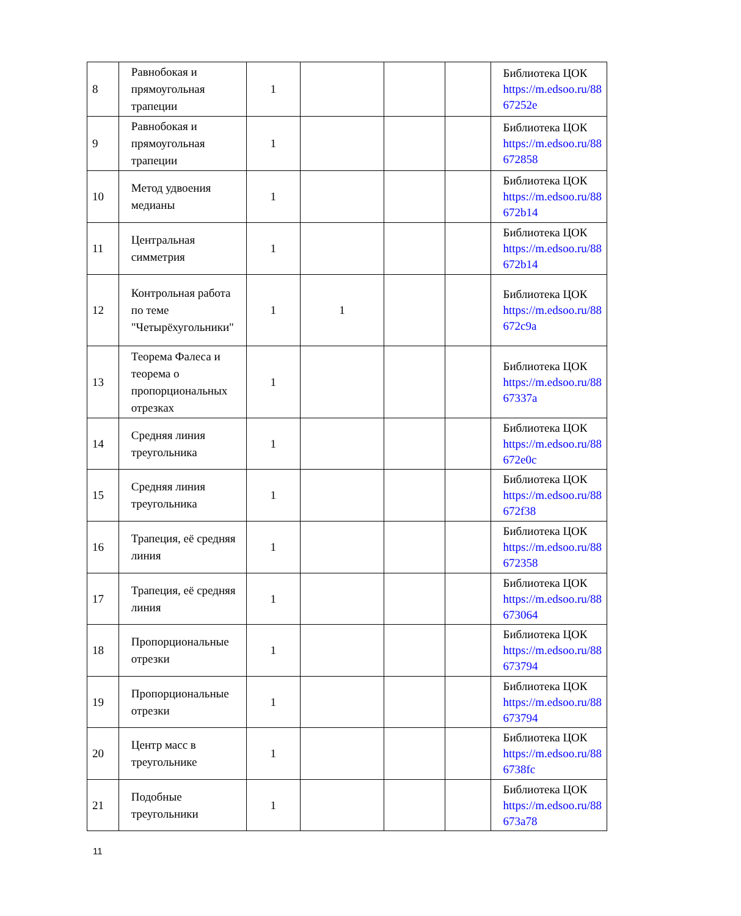| 8 | Равнобокая и прямоугольная трапеции | 1 | | | | Библиотека ЦОК https://m.edsoo.ru/88 67252e |
| 9 | Равнобокая и прямоугольная трапеции | 1 | | | | Библиотека ЦОК https://m.edsoo.ru/88 672858 |
| 10 | Метод удвоения медианы | 1 | | | | Библиотека ЦОК https://m.edsoo.ru/88 672b14 |
| 11 | Центральная симметрия | 1 | | | | Библиотека ЦОК https://m.edsoo.ru/88 672b14 |
| 12 | Контрольная работа по теме "Четырёхугольники" | 1 | 1 | | | Библиотека ЦОК https://m.edsoo.ru/88 672c9a |
| 13 | Теорема Фалеса и теорема о пропорциональных отрезках | 1 | | | | Библиотека ЦОК https://m.edsoo.ru/88 67337a |
| 14 | Средняя линия треугольника | 1 | | | | Библиотека ЦОК https://m.edsoo.ru/88 672e0c |
| 15 | Средняя линия треугольника | 1 | | | | Библиотека ЦОК https://m.edsoo.ru/88 672f38 |
| 16 | Трапеция, её средняя линия | 1 | | | | Библиотека ЦОК https://m.edsoo.ru/88 672358 |
| 17 | Трапеция, её средняя линия | 1 | | | | Библиотека ЦОК https://m.edsoo.ru/88 673064 |
| 18 | Пропорциональные отрезки | 1 | | | | Библиотека ЦОК https://m.edsoo.ru/88 673794 |
| 19 | Пропорциональные отрезки | 1 | | | | Библиотека ЦОК https://m.edsoo.ru/88 673794 |
| 20 | Центр масс в треугольнике | 1 | | | | Библиотека ЦОК https://m.edsoo.ru/88 6738fc |
| 21 | Подобные треугольники | 1 | | | | Библиотека ЦОК https://m.edsoo.ru/88 673a78 |
11